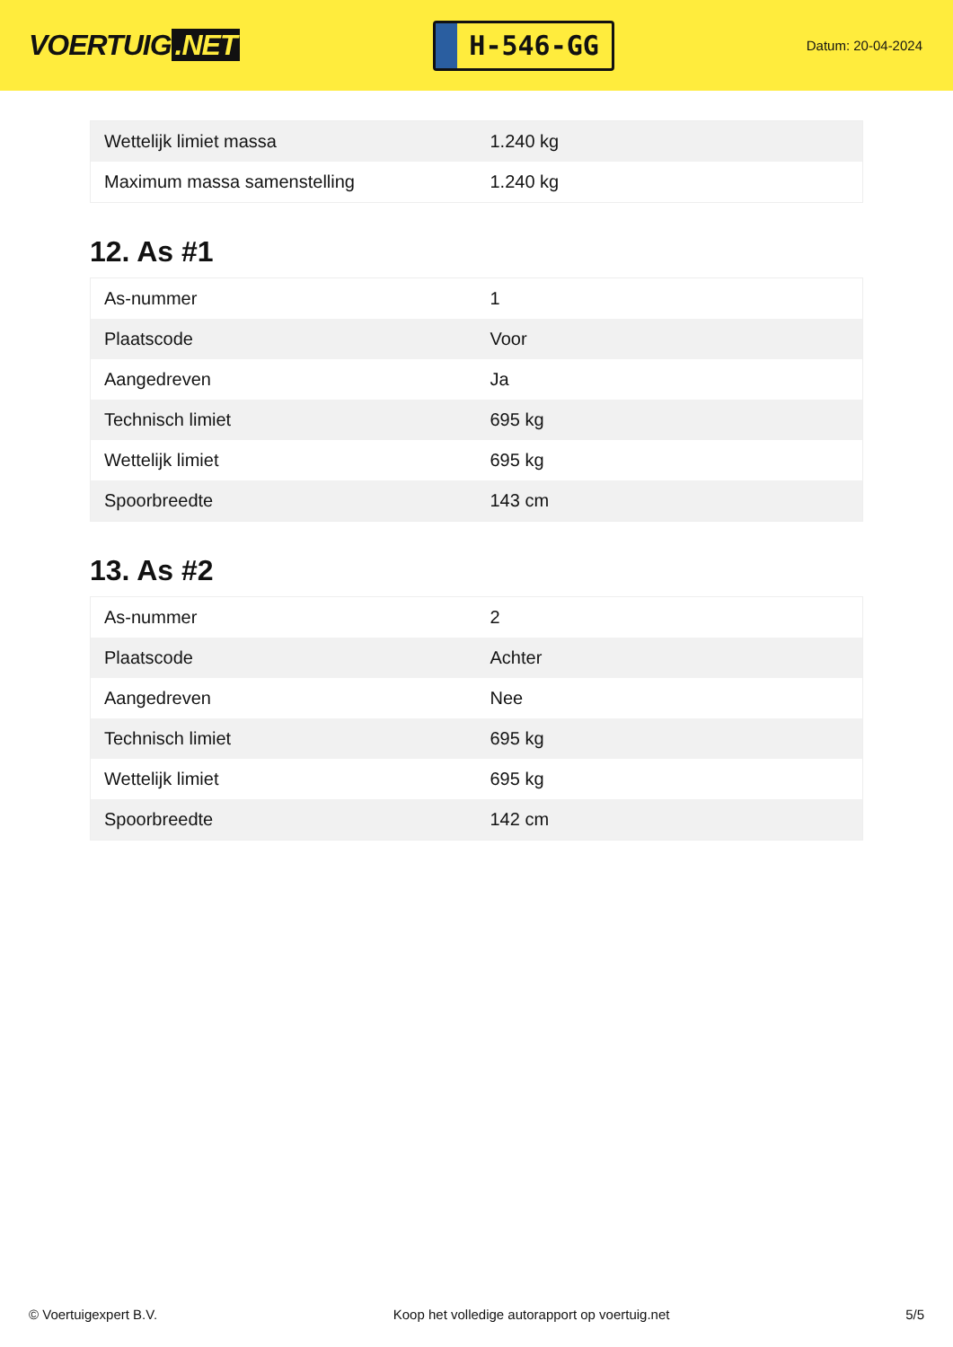VOERTUIG.NET
H-546-GG
Datum: 20-04-2024
| Wettelijk limiet massa | 1.240 kg |
| Maximum massa samenstelling | 1.240 kg |
12. As #1
| As-nummer | 1 |
| Plaatscode | Voor |
| Aangedreven | Ja |
| Technisch limiet | 695 kg |
| Wettelijk limiet | 695 kg |
| Spoorbreedte | 143 cm |
13. As #2
| As-nummer | 2 |
| Plaatscode | Achter |
| Aangedreven | Nee |
| Technisch limiet | 695 kg |
| Wettelijk limiet | 695 kg |
| Spoorbreedte | 142 cm |
© Voertuigexpert B.V. Koop het volledige autorapport op voertuig.net 5/5